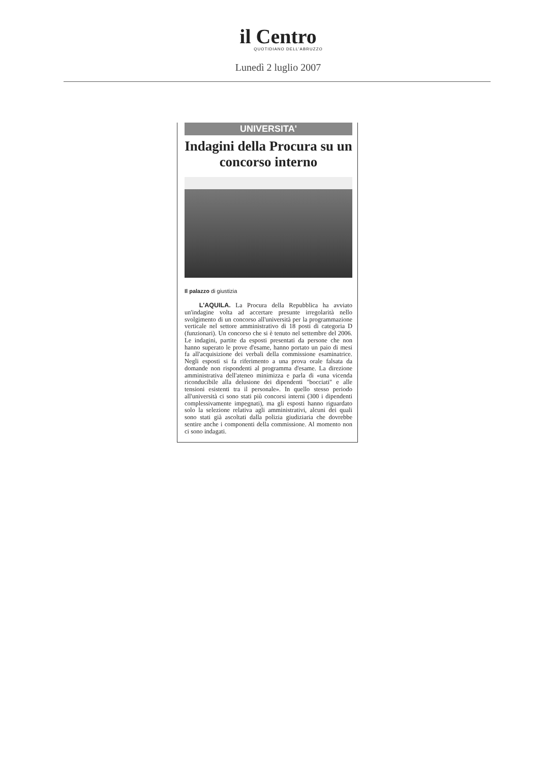il Centro
QUOTIDIANO DELL'ABRUZZO
Lunedì 2 luglio 2007
UNIVERSITA'
Indagini della Procura su un concorso interno
Il palazzo di giustizia
L'AQUILA. La Procura della Repubblica ha avviato un'indagine volta ad accertare presunte irregolarità nello svolgimento di un concorso all'università per la programmazione verticale nel settore amministrativo di 18 posti di categoria D (funzionari). Un concorso che si è tenuto nel settembre del 2006. Le indagini, partite da esposti presentati da persone che non hanno superato le prove d'esame, hanno portato un paio di mesi fa all'acquisizione dei verbali della commissione esaminatrice. Negli esposti si fa riferimento a una prova orale falsata da domande non rispondenti al programma d'esame. La direzione amministrativa dell'ateneo minimizza e parla di «una vicenda riconducibile alla delusione dei dipendenti "bocciati" e alle tensioni esistenti tra il personale». In quello stesso periodo all'università ci sono stati più concorsi interni (300 i dipendenti complessivamente impegnati), ma gli esposti hanno riguardato solo la selezione relativa agli amministrativi, alcuni dei quali sono stati già ascoltati dalla polizia giudiziaria che dovrebbe sentire anche i componenti della commissione. Al momento non ci sono indagati.